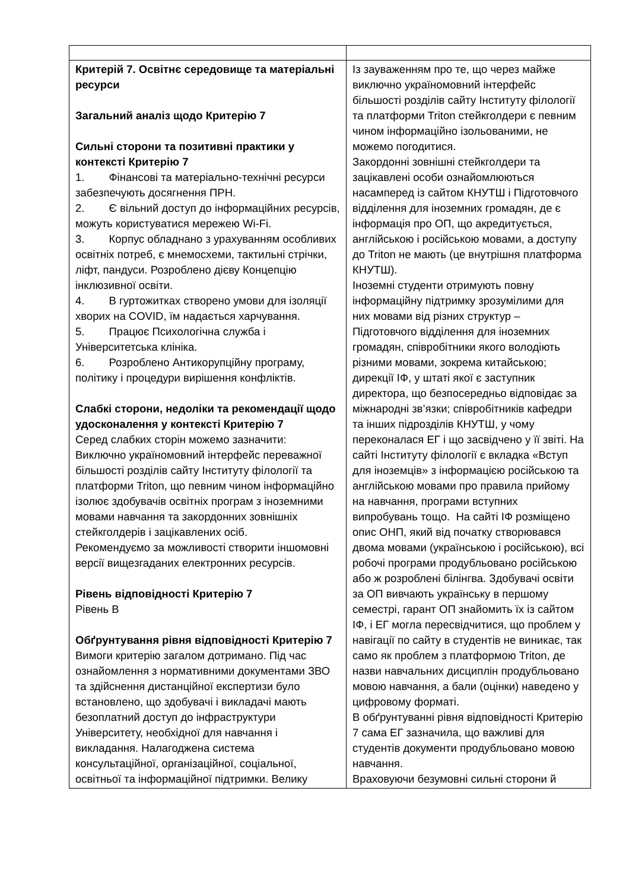| Критерій 7. Освітнє середовище та матеріальні ресурси Загальний аналіз щодо Критерію 7 Сильні сторони та позитивні практики у контексті Критерію 7 1. Фінансові та матеріально-технічні ресурси забезпечують досягнення ПРН. 2. Є вільний доступ до інформаційних ресурсів, можуть користуватися мережею Wi-Fi. 3. Корпус обладнано з урахуванням особливих освітніх потреб, є мнемосхеми, тактильні стрічки, ліфт, пандуси. Розроблено дієву Концепцію інклюзивної освіти. 4. В гуртожитках створено умови для ізоляції хворих на COVID, їм надається харчування. 5. Працює Психологічна служба і Університетська клініка. 6. Розроблено Антикорупційну програму, політику і процедури вирішення конфліктів. Слабкі сторони, недоліки та рекомендації щодо удосконалення у контексті Критерію 7 Серед слабких сторін можемо зазначити: Виключно україномовний інтерфейс переважної більшості розділів сайту Інституту філології та платформи Triton, що певним чином інформаційно ізолює здобувачів освітніх програм з іноземними мовами навчання та закордонних зовнішніх стейкголдерів і зацікавлених осіб. Рекомендуємо за можливості створити іншомовні версії вищезгаданих електронних ресурсів. Рівень відповідності Критерію 7 Рівень B Обґрунтування рівня відповідності Критерію 7 Вимоги критерію загалом дотримано. Під час ознайомлення з нормативними документами ЗВО та здійснення дистанційної експертизи було встановлено, що здобувачі і викладачі мають безоплатний доступ до інфраструктури Університету, необхідної для навчання і викладання. Налагоджена система консультаційної, організаційної, соціальної, освітньої та інформаційної підтримки. Велику | Із зауваженням про те, що через майже виключно україномовний інтерфейс більшості розділів сайту Інституту філології та платформи Triton стейкголдери є певним чином інформаційно ізольованими, не можемо погодитися. Закордонні зовнішні стейкголдери та зацікавлені особи ознайомлюються насамперед із сайтом КНУТШ і Підготовчого відділення для іноземних громадян, де є інформація про ОП, що акредитується, англійською і російською мовами, а доступу до Triton не мають (це внутрішня платформа КНУТШ). Іноземні студенти отримують повну інформаційну підтримку зрозумілими для них мовами від різних структур – Підготовчого відділення для іноземних громадян, співробітники якого володіють різними мовами, зокрема китайською; дирекції ІФ, у штаті якої є заступник директора, що безпосередньо відповідає за міжнародні зв’язки; співробітників кафедри та інших підрозділів КНУТШ, у чому переконалася ЕГ і що засвідчено у її звіті. На сайті Інституту філології є вкладка «Вступ для іноземців» з інформацією російською та англійською мовами про правила прийому на навчання, програми вступних випробувань тощо. На сайті ІФ розміщено опис ОНП, який від початку створювався двома мовами (українською і російською), всі робочі програми продубльовано російською або ж розроблені білінгва. Здобувачі освіти за ОП вивчають українську в першому семестрі, гарант ОП знайомить їх із сайтом ІФ, і ЕГ могла пересвідчитися, що проблем у навігації по сайту в студентів не виникає, так само як проблем з платформою Triton, де назви навчальних дисциплін продубльовано мовою навчання, а бали (оцінки) наведено у цифровому форматі. В обґрунтуванні рівня відповідності Критерію 7 сама ЕГ зазначила, що важливі для студентів документи продубльовано мовою навчання. Враховуючи безумовні сильні сторони й |